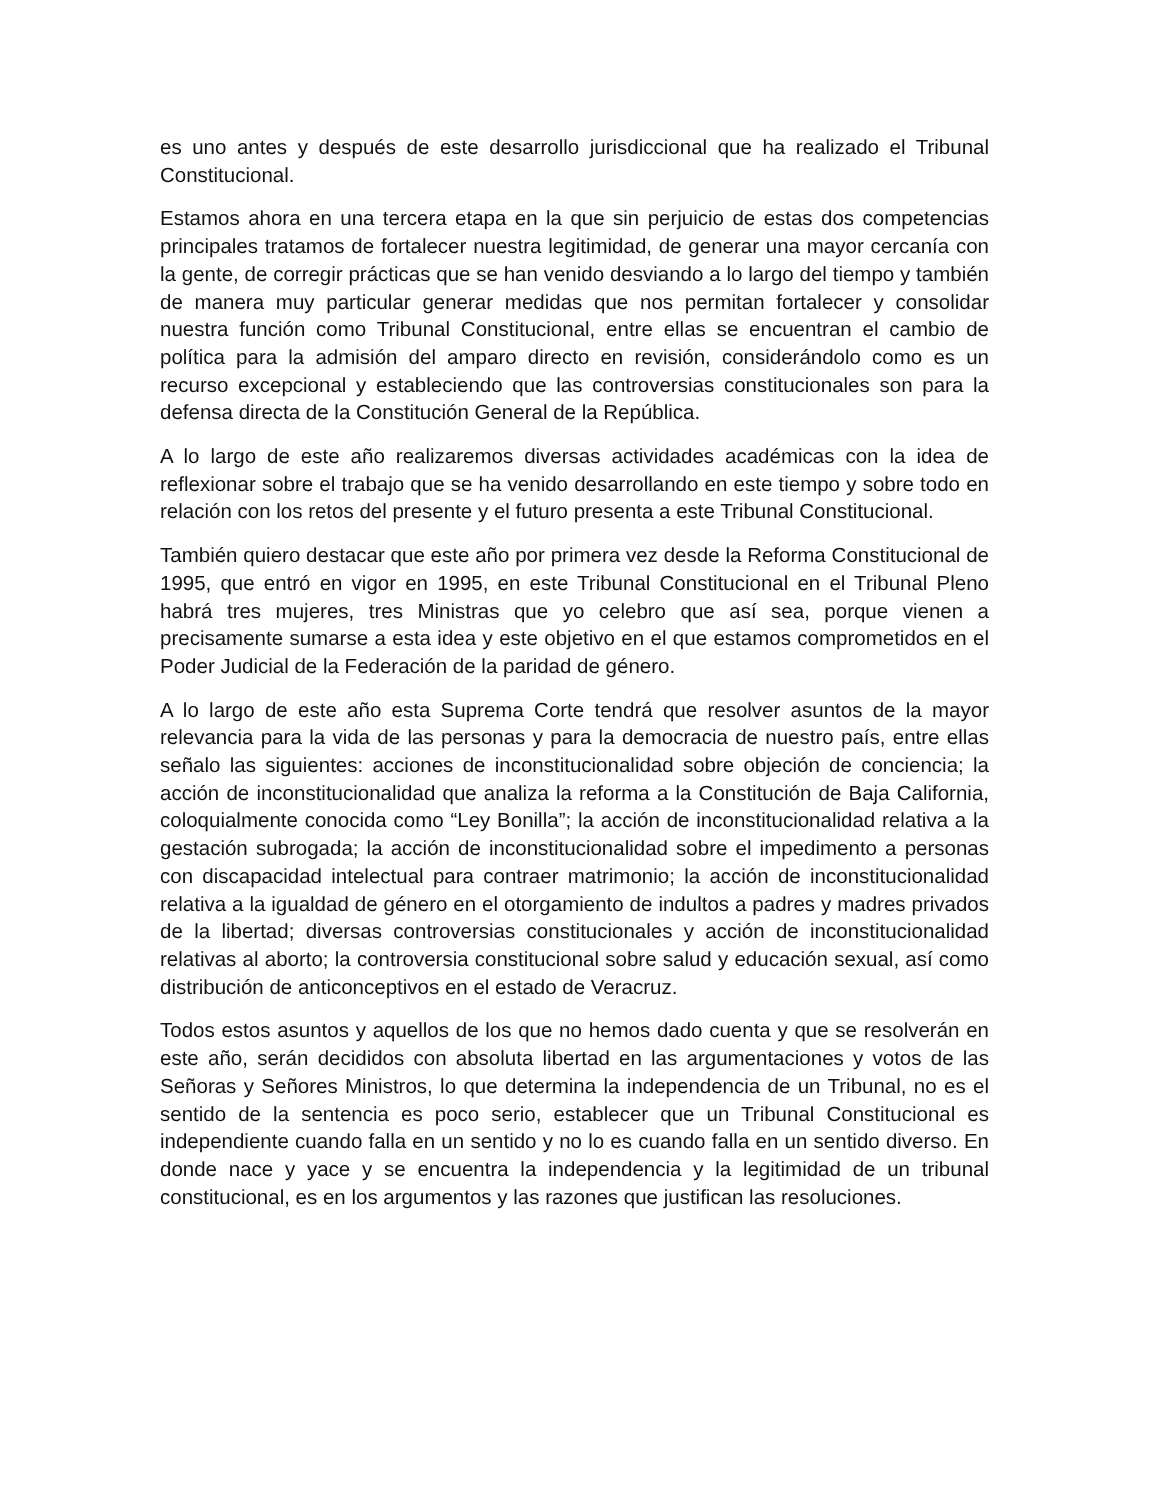es uno antes y después de este desarrollo jurisdiccional que ha realizado el Tribunal Constitucional.
Estamos ahora en una tercera etapa en la que sin perjuicio de estas dos competencias principales tratamos de fortalecer nuestra legitimidad, de generar una mayor cercanía con la gente, de corregir prácticas que se han venido desviando a lo largo del tiempo y también de manera muy particular generar medidas que nos permitan fortalecer y consolidar nuestra función como Tribunal Constitucional, entre ellas se encuentran el cambio de política para la admisión del amparo directo en revisión, considerándolo como es un recurso excepcional y estableciendo que las controversias constitucionales son para la defensa directa de la Constitución General de la República.
A lo largo de este año realizaremos diversas actividades académicas con la idea de reflexionar sobre el trabajo que se ha venido desarrollando en este tiempo y sobre todo en relación con los retos del presente y el futuro presenta a este Tribunal Constitucional.
También quiero destacar que este año por primera vez desde la Reforma Constitucional de 1995, que entró en vigor en 1995, en este Tribunal Constitucional en el Tribunal Pleno habrá tres mujeres, tres Ministras que yo celebro que así sea, porque vienen a precisamente sumarse a esta idea y este objetivo en el que estamos comprometidos en el Poder Judicial de la Federación de la paridad de género.
A lo largo de este año esta Suprema Corte tendrá que resolver asuntos de la mayor relevancia para la vida de las personas y para la democracia de nuestro país, entre ellas señalo las siguientes: acciones de inconstitucionalidad sobre objeción de conciencia; la acción de inconstitucionalidad que analiza la reforma a la Constitución de Baja California, coloquialmente conocida como “Ley Bonilla”; la acción de inconstitucionalidad relativa a la gestación subrogada; la acción de inconstitucionalidad sobre el impedimento a personas con discapacidad intelectual para contraer matrimonio; la acción de inconstitucionalidad relativa a la igualdad de género en el otorgamiento de indultos a padres y madres privados de la libertad; diversas controversias constitucionales y acción de inconstitucionalidad relativas al aborto; la controversia constitucional sobre salud y educación sexual, así como distribución de anticonceptivos en el estado de Veracruz.
Todos estos asuntos y aquellos de los que no hemos dado cuenta y que se resolverán en este año, serán decididos con absoluta libertad en las argumentaciones y votos de las Señoras y Señores Ministros, lo que determina la independencia de un Tribunal, no es el sentido de la sentencia es poco serio, establecer que un Tribunal Constitucional es independiente cuando falla en un sentido y no lo es cuando falla en un sentido diverso. En donde nace y yace y se encuentra la independencia y la legitimidad de un tribunal constitucional, es en los argumentos y las razones que justifican las resoluciones.